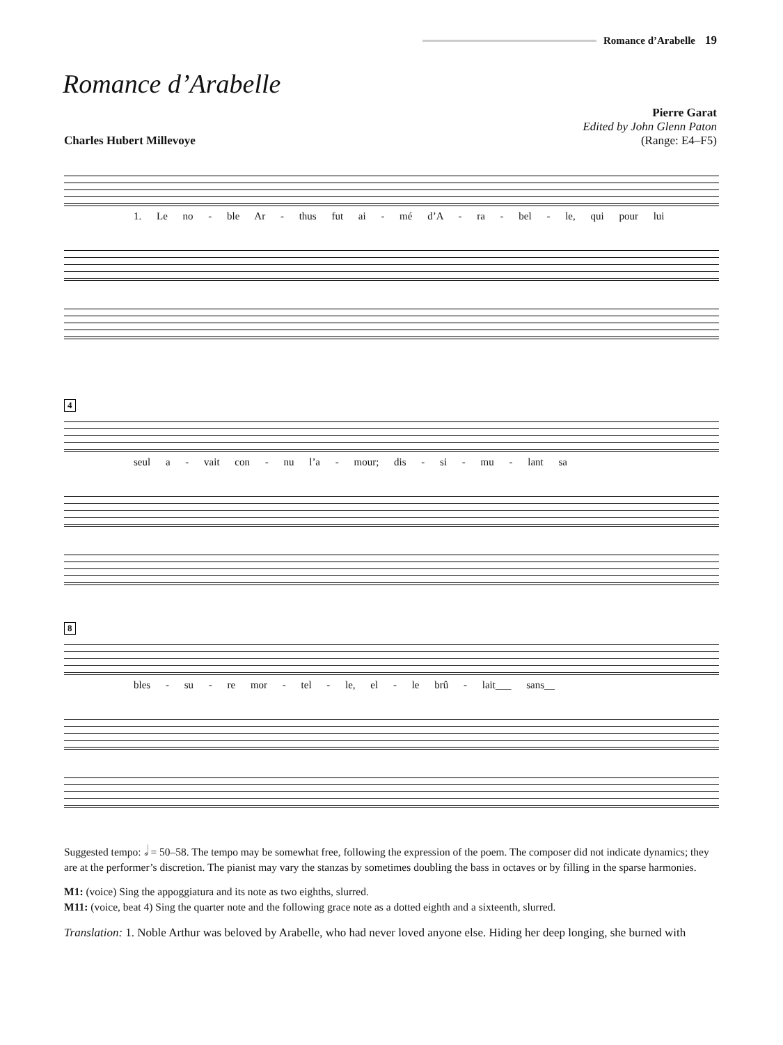Romance d’Arabelle 19
Romance d’Arabelle
Charles Hubert Millevoye Pierre Garat
Edited by John Glenn Paton
(Range: E4–F5)
1. Le no - ble Ar - thus fut ai - mé d’A - ra - bel - le, qui pour lui
4
seul a - vait con - nu l’a - mour; dis - si - mu - lant sa
8
bles - su - re mor - tel - le, el - le brû - lait___ sans__
Suggested tempo: 𝅗𝅥 = 50–58. The tempo may be somewhat free, following the expression of the poem. The composer did not indicate dynamics; they are at the performer’s discretion. The pianist may vary the stanzas by sometimes doubling the bass in octaves or by filling in the sparse harmonies.
M1: (voice) Sing the appoggiatura and its note as two eighths, slurred.
M11: (voice, beat 4) Sing the quarter note and the following grace note as a dotted eighth and a sixteenth, slurred.
Translation: 1. Noble Arthur was beloved by Arabelle, who had never loved anyone else. Hiding her deep longing, she burned with